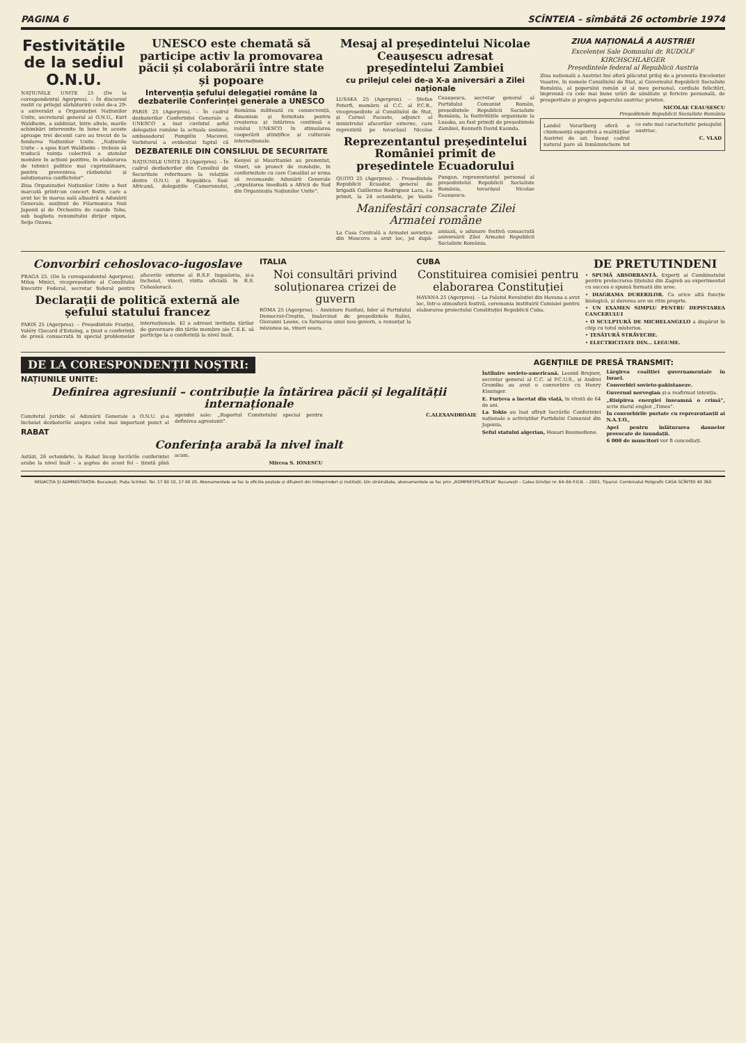PAGINA 6 SCÎNTEIA – sîmbătă 26 octombrie 1974
Festivitățile de la sediul O.N.U.
NAȚIUNILE UNITE 25 (De la corespondentul Agerpres). – În discursul rostit cu prilejul sărbătoririi celei de-a 29-a aniversări a Organizației Națiunilor Unite, secretarul general al O.N.U., Kurt Waldheim, a subliniat, între altele, marile schimbări intervenite în lume în aceste aproape trei decenii care au trecut de la fondarea Națiunilor Unite. „Națiunile Unite – a spus Kurt Waldheim – trebuie să traducă voința colectivă a statelor membre în acțiuni pozitive, în elaborarea de tehnici politice mai cuprinzătoare, pentru prevenirea războiului și soluționarea conflictelor”.
Ziua Organizației Națiunilor Unite a fost marcată printr-un concert festiv, care a avut loc în marea sală albastră a Adunării Generale, susținut de Filarmonica Noii Japonii și de Orchestra de coarde Toho, sub bagheta renumitului dirijor nipon, Seijo Ozawa.
UNESCO este chemată să participe activ la promovarea păcii și colaborării între state și popoare
Intervenția șefului delegației române la dezbaterile Conferinței generale a UNESCO
PARIS 25 (Agerpres). – În cadrul dezbaterilor Conferinței Generale a UNESCO a luat cuvîntul șeful delegației române la actuala sesiune, ambasadorul Pompiliu Macovei. Vorbitorul a evidențiat faptul că România militează cu consecvență, dinamism și fermitate pentru creșterea și întărirea continuă a rolului UNESCO în stimularea cooperării științifice și culturale internaționale.
DEZBATERILE DIN CONSILIUL DE SECURITATE
NAȚIUNILE UNITE 25 (Agerpres). – În cadrul dezbaterilor din Consiliul de Securitate referitoare la relațiile dintre O.N.U. și Republica Sud-Africană, delegațiile Camerunului, Kenyei și Mauritaniei au prezentat, vineri, un proiect de rezoluție, în conformitate cu care Consiliul ar urma să recomande Adunării Generale „expulzarea imediată a Africii de Sud din Organizația Națiunilor Unite”.
Mesaj al președintelui Nicolae Ceaușescu adresat președintelui Zambiei
cu prilejul celei de-a X-a aniversări a Zilei naționale
LUSAKA 25 (Agerpres). – Ștefan Peterfi, membru al C.C. al P.C.R., vicepreședinte al Consiliului de Stat, și Cornel Pacoste, adjunct al ministrului afacerilor externe, care reprezintă pe tovarășul Nicolae Ceaușescu, secretar general al Partidului Comunist Român, președintele Republicii Socialiste România, la festivitățile organizate la Lusaka, au fost primiți de președintele Zambiei, Kenneth David Kaunda.
Reprezentantul președintelui României primit de președintele Ecuadorului
QUITO 25 (Agerpres). – Președintele Republicii Ecuador, general de brigadă Guillermo Rodriguez Lara, l-a primit, la 24 octombrie, pe Vasile Pungan, reprezentantul personal al președintelui Republicii Socialiste România, tovarășul Nicolae Ceaușescu.
Manifestări consacrate Zilei Armatei române
La Casa Centrală a Armatei sovietice din Moscova a avut loc, joi după-amiază, o adunare festivă consacrată aniversării Zilei Armatei Republicii Socialiste România.
ZIUA NAȚIONALĂ A AUSTRIEI
Excelenței Sale Domnului dr. RUDOLF KIRCHSCHLAEGER
Președintele federal al Republicii Austria
Ziua națională a Austriei îmi oferă plăcutul prilej de a prezenta Excelenței Voastre, în numele Consiliului de Stat, al Guvernului Republicii Socialiste România, al poporului român și al meu personal, cordiale felicitări, împreună cu cele mai bune urări de sănătate și fericire personală, de prosperitate și progres poporului austriac prieten.
NICOLAE CEAUȘESCU
Președintele Republicii Socialiste România
Landul Vorarlberg oferă o chintesență sugestivă a realităților Austriei de azi. Însuși cadrul natural pare să înmănuncheze tot ce este mai caracteristic peisajului austriac.
C. VLAD
Convorbiri cehoslovaco-iugoslave
PRAGA 25. (De la corespondentul Agerpres). Miloș Minici, vicepreședinte al Consiliului Executiv Federal, secretar federal pentru afacerile externe al R.S.F. Iugoslavia, și-a încheiat, vineri, vizita oficială în R.S. Cehoslovacă.
Declarații de politică externă ale șefului statului francez
PARIS 25 (Agerpres). – Președintele Franței, Valéry Giscard d'Estaing, a ținut o conferință de presă consacrată în special problemelor internaționale. El a adresat invitația țărilor de guvernare din țările membre ale C.E.E. să participe la o conferință la nivel înalt.
ITALIA
Noi consultări privind soluționarea crizei de guvern
ROMA 25 (Agerpres). – Amintore Fanfani, lider al Partidului Democrat-Creștin, însărcinat de președintele Italiei, Giovanni Leone, cu formarea unui nou guvern, a renunțat la misiunea sa, vineri seara.
CUBA
Constituirea comisiei pentru elaborarea Constituției
HAVANA 25 (Agerpres). – La Palatul Revoluției din Havana a avut loc, într-o atmosferă festivă, ceremonia instituirii Comisiei pentru elaborarea proiectului Constituției Republicii Cuba.
DE PRETUTINDENI
• SPUMĂ ABSORBANTĂ. Experți ai Combinatului pentru prelucrarea țițeiului din Zagreb au experimentat cu succes o spumă formată din uree.
• DIAGRAMA DURERILOR. Ca orice altă funcție biologică, și durerea are un ritm propriu.
• UN EXAMEN SIMPLU PENTRU DEPISTAREA CANCERULUI
• O SCULPTURĂ DE MICHELANGELO a dispărut în chip cu totul misterios.
• ȚESĂTURĂ STRĂVECHE.
• ELECTRICITATE DIN... LEGUME.
DE LA CORESPONDENȚII NOȘTRI:
NAȚIUNILE UNITE:
Definirea agresiunii – contribuție la întărirea păcii și legalității internaționale
Comitetul juridic al Adunării Generale a O.N.U. și-a încheiat dezbaterile asupra celui mai important punct al agendei sale: „Raportul Comitetului special pentru definirea agresiunii”.
C.ALEXANDROAIE
RABAT
Conferința arabă la nivel înalt
Astăzi, 26 octombrie, la Rabat încep lucrările conferinței arabe la nivel înalt – a șaptea de acest fel – ținută pînă acum.
Mircea S. IONESCU
AGENȚIILE DE PRESĂ TRANSMIT:
Întîlnire sovieto-americană. Leonid Brejnev, secretar general al C.C. al P.C.U.S., și Andrei Gromîko au avut o convorbire cu Henry Kissinger.
E. Furțeva a încetat din viață, în vîrstă de 64 de ani.
La Tokio au luat sfîrșit lucrările Conferinței naționale a activiștilor Partidului Comunist din Japonia.
Șeful statului algerian, Houari Boumediene.
Lărgirea coaliției guvernamentale în Israel.
Convorbiri sovieto-pakistaneze.
Guvernul norvegian și-a reafirmat intenția.
„Risipirea energiei înseamnă o crimă”, scrie ziarul englez „Times”.
În convorbirile purtate cu reprezentanții ai N.A.T.O.,
Apel pentru înlăturarea daunelor provocate de inundații.
6 000 de muncitori vor fi concediați.
REDACȚIA ȘI ADMINISTRAȚIA: București, Piața Scînteii. Tel. 17 60 10, 17 60 20. Abonamentele se fac la oficiile poștale și difuzorii din întreprinderi și instituții. Din străinătate, abonamentele se fac prin „ROMPRESFILATELIA” București – Calea Griviței nr. 64–66 P.O.B. – 2001. Tiparul: Combinatul Poligrafic CASA SCÎNTEII 40 360